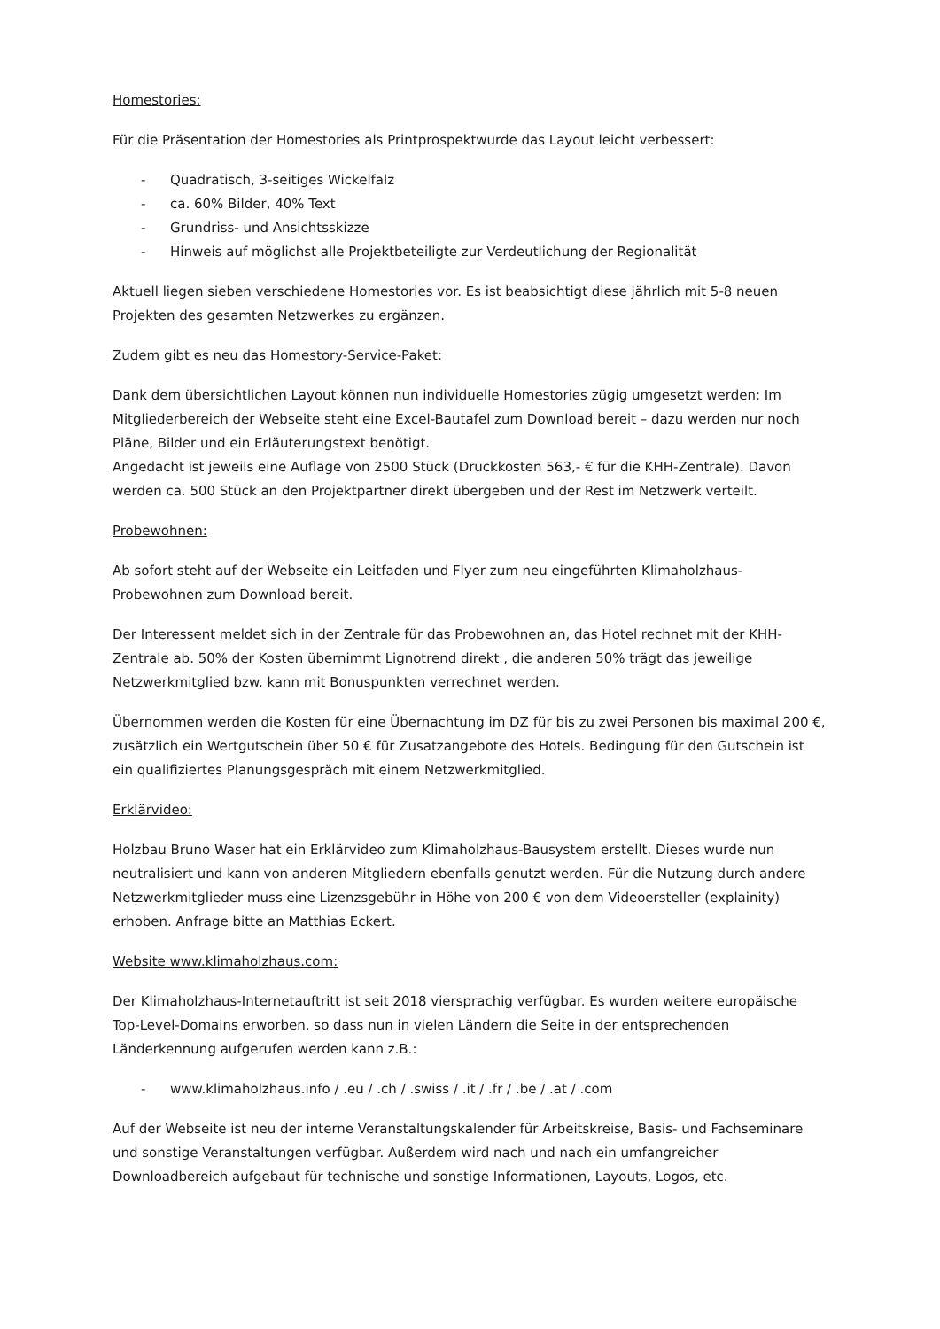Homestories:
Für die Präsentation der Homestories als Printprospektwurde das Layout leicht verbessert:
- Quadratisch, 3-seitiges Wickelfalz
- ca. 60% Bilder, 40% Text
- Grundriss- und Ansichtsskizze
- Hinweis auf möglichst alle Projektbeteiligte zur Verdeutlichung der Regionalität
Aktuell liegen sieben verschiedene Homestories vor. Es ist beabsichtigt diese jährlich mit 5-8 neuen Projekten des gesamten Netzwerkes zu ergänzen.
Zudem gibt es neu das Homestory-Service-Paket:
Dank dem übersichtlichen Layout können nun individuelle Homestories zügig umgesetzt werden: Im Mitgliederbereich der Webseite steht eine Excel-Bautafel zum Download bereit – dazu werden nur noch Pläne, Bilder und ein Erläuterungstext benötigt.
Angedacht ist jeweils eine Auflage von 2500 Stück (Druckkosten 563,- € für die KHH-Zentrale). Davon werden ca. 500 Stück an den Projektpartner direkt übergeben und der Rest im Netzwerk verteilt.
Probewohnen:
Ab sofort steht auf der Webseite ein Leitfaden und Flyer zum neu eingeführten Klimaholzhaus-Probewohnen zum Download bereit.
Der Interessent meldet sich in der Zentrale für das Probewohnen an, das Hotel rechnet mit der KHH-Zentrale ab. 50% der Kosten übernimmt Lignotrend direkt , die anderen 50% trägt das jeweilige Netzwerkmitglied bzw. kann mit Bonuspunkten verrechnet werden.
Übernommen werden die Kosten für eine Übernachtung im DZ für bis zu zwei Personen bis maximal 200 €, zusätzlich ein Wertgutschein über 50 € für Zusatzangebote des Hotels. Bedingung für den Gutschein ist ein qualifiziertes Planungsgespräch mit einem Netzwerkmitglied.
Erklärvideo:
Holzbau Bruno Waser hat ein Erklärvideo zum Klimaholzhaus-Bausystem erstellt. Dieses wurde nun neutralisiert und kann von anderen Mitgliedern ebenfalls genutzt werden. Für die Nutzung durch andere Netzwerkmitglieder muss eine Lizenzsgebühr in Höhe von 200 € von dem Videoersteller (explainity) erhoben. Anfrage bitte an Matthias Eckert.
Website www.klimaholzhaus.com:
Der Klimaholzhaus-Internetauftritt ist seit 2018 viersprachig verfügbar. Es wurden weitere europäische Top-Level-Domains erworben, so dass nun in vielen Ländern die Seite in der entsprechenden Länderkennung aufgerufen werden kann z.B.:
- www.klimaholzhaus.info / .eu / .ch / .swiss / .it / .fr / .be / .at / .com
Auf der Webseite ist neu der interne Veranstaltungskalender für Arbeitskreise, Basis- und Fachseminare und sonstige Veranstaltungen verfügbar. Außerdem wird nach und nach ein umfangreicher Downloadbereich aufgebaut für technische und sonstige Informationen, Layouts, Logos, etc.